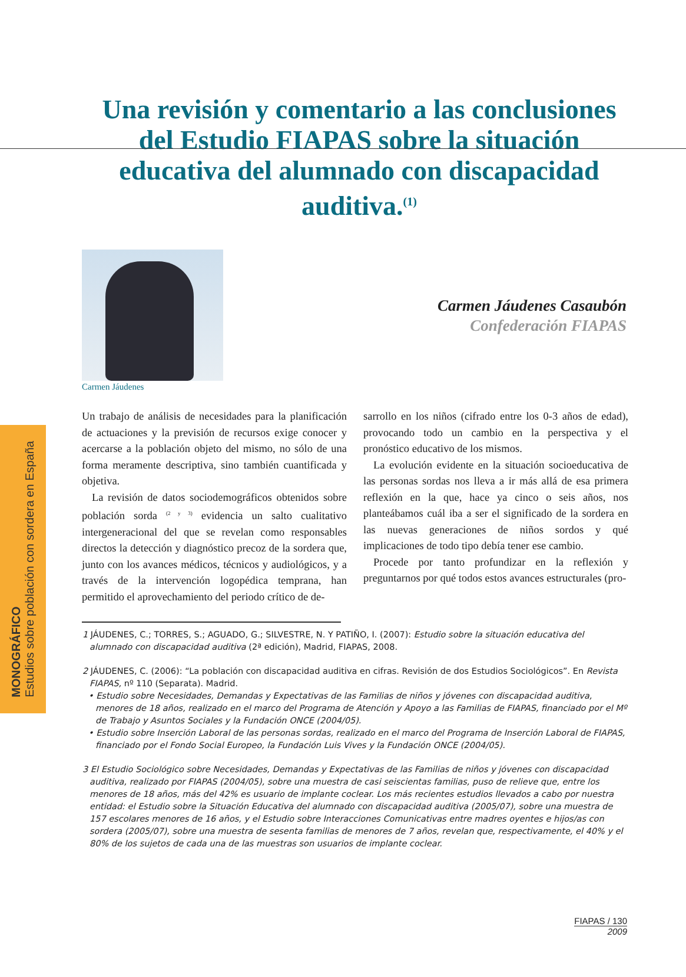MONOGRÁFICO
Estudios sobre población con sordera en España
Una revisión y comentario a las conclusiones del Estudio FIAPAS sobre la situación educativa del alumnado con discapacidad auditiva.<sup>(1)</sup>
Carmen Jáudenes
Carmen Jáudenes Casaubón
Confederación FIAPAS
Un trabajo de análisis de necesidades para la planificación de actuaciones y la previsión de recursos exige conocer y acercarse a la población objeto del mismo, no sólo de una forma meramente descriptiva, sino también cuantificada y objetiva.
La revisión de datos sociodemográficos obtenidos sobre población sorda <sup>(2 y 3)</sup> evidencia un salto cualitativo intergeneracional del que se revelan como responsables directos la detección y diagnóstico precoz de la sordera que, junto con los avances médicos, técnicos y audiológicos, y a través de la intervención logopédica temprana, han permitido el aprovechamiento del periodo crítico de de-
sarrollo en los niños (cifrado entre los 0-3 años de edad), provocando todo un cambio en la perspectiva y el pronóstico educativo de los mismos.
La evolución evidente en la situación socioeducativa de las personas sordas nos lleva a ir más allá de esa primera reflexión en la que, hace ya cinco o seis años, nos planteábamos cuál iba a ser el significado de la sordera en las nuevas generaciones de niños sordos y qué implicaciones de todo tipo debía tener ese cambio.
Procede por tanto profundizar en la reflexión y preguntarnos por qué todos estos avances estructurales (pro-
1 JÁUDENES, C.; TORRES, S.; AGUADO, G.; SILVESTRE, N. Y PATIÑO, I. (2007): Estudio sobre la situación educativa del alumnado con discapacidad auditiva (2ª edición), Madrid, FIAPAS, 2008.
2 JÁUDENES, C. (2006): “La población con discapacidad auditiva en cifras. Revisión de dos Estudios Sociológicos”. En Revista FIAPAS, nº 110 (Separata). Madrid.
• Estudio sobre Necesidades, Demandas y Expectativas de las Familias de niños y jóvenes con discapacidad auditiva, menores de 18 años, realizado en el marco del Programa de Atención y Apoyo a las Familias de FIAPAS, financiado por el Mº de Trabajo y Asuntos Sociales y la Fundación ONCE (2004/05).
• Estudio sobre Inserción Laboral de las personas sordas, realizado en el marco del Programa de Inserción Laboral de FIAPAS, financiado por el Fondo Social Europeo, la Fundación Luis Vives y la Fundación ONCE (2004/05).
3 El Estudio Sociológico sobre Necesidades, Demandas y Expectativas de las Familias de niños y jóvenes con discapacidad auditiva, realizado por FIAPAS (2004/05), sobre una muestra de casi seiscientas familias, puso de relieve que, entre los menores de 18 años, más del 42% es usuario de implante coclear. Los más recientes estudios llevados a cabo por nuestra entidad: el Estudio sobre la Situación Educativa del alumnado con discapacidad auditiva (2005/07), sobre una muestra de 157 escolares menores de 16 años, y el Estudio sobre Interacciones Comunicativas entre madres oyentes e hijos/as con sordera (2005/07), sobre una muestra de sesenta familias de menores de 7 años, revelan que, respectivamente, el 40% y el 80% de los sujetos de cada una de las muestras son usuarios de implante coclear.
FIAPAS / 130
2009